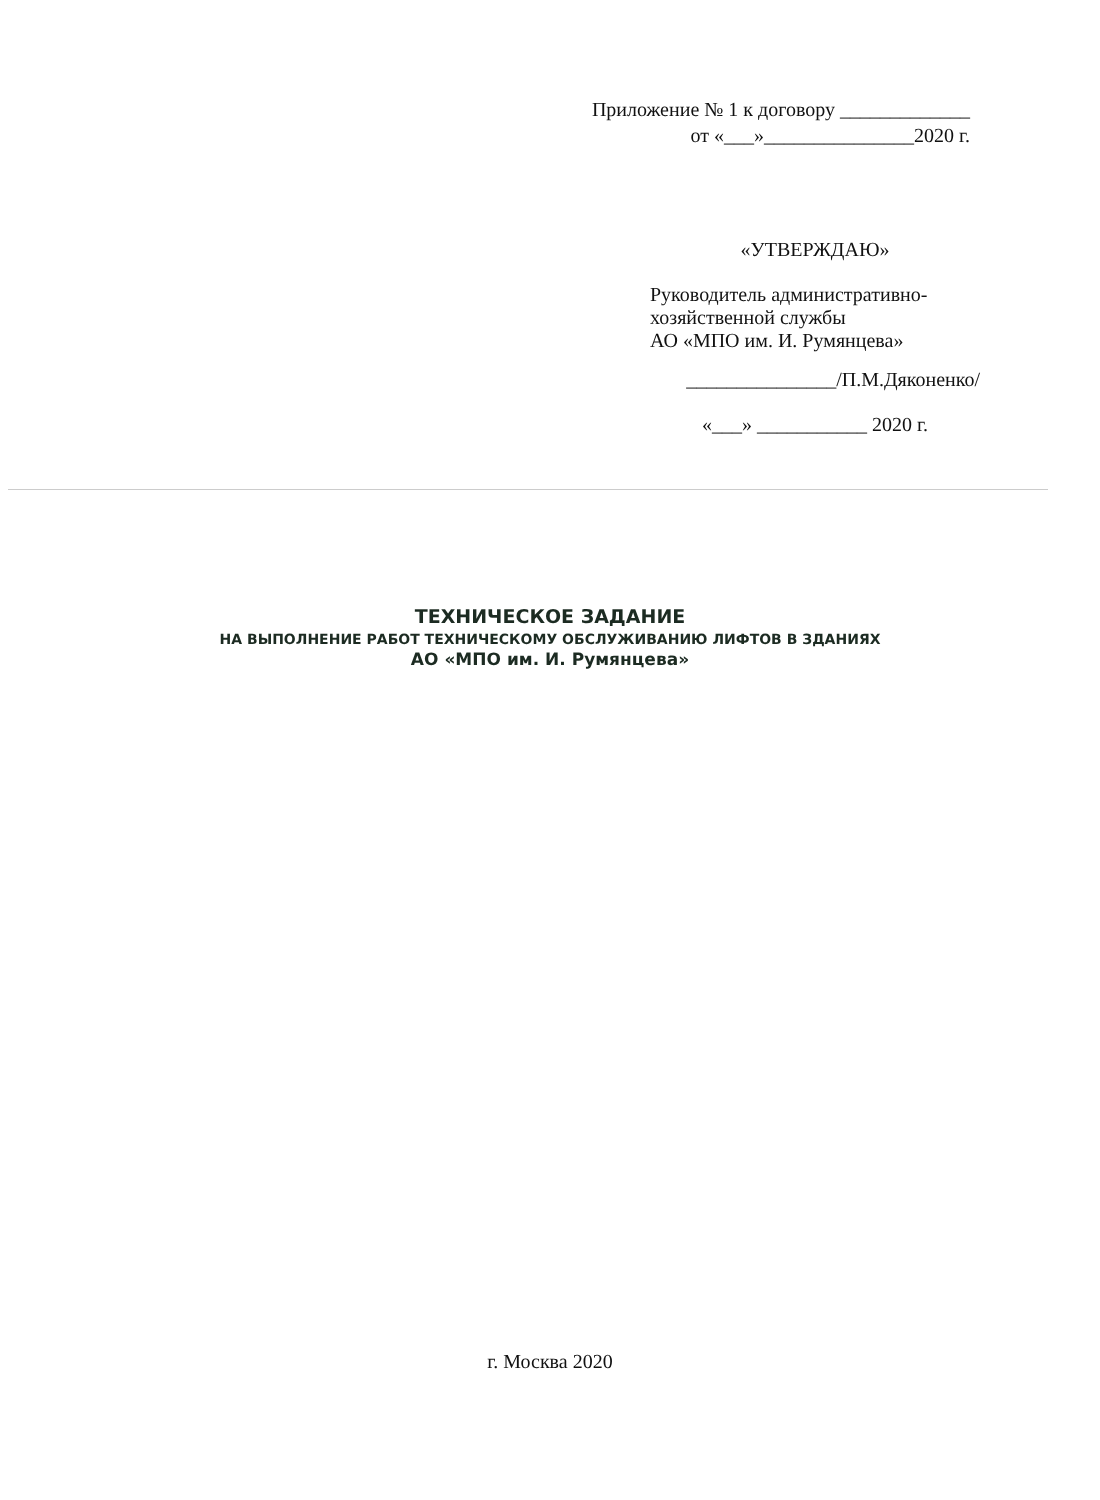Приложение № 1 к договору _____________
от «___»_______________2020 г.
«УТВЕРЖДАЮ»
Руководитель административно-
хозяйственной службы
АО «МПО им. И. Румянцева»
_______________/П.М.Дяконенко/
«___» ___________ 2020 г.
ТЕХНИЧЕСКОЕ ЗАДАНИЕ
НА ВЫПОЛНЕНИЕ РАБОТ ТЕХНИЧЕСКОМУ ОБСЛУЖИВАНИЮ ЛИФТОВ В ЗДАНИЯХ
АО «МПО им. И. Румянцева»
г. Москва 2020